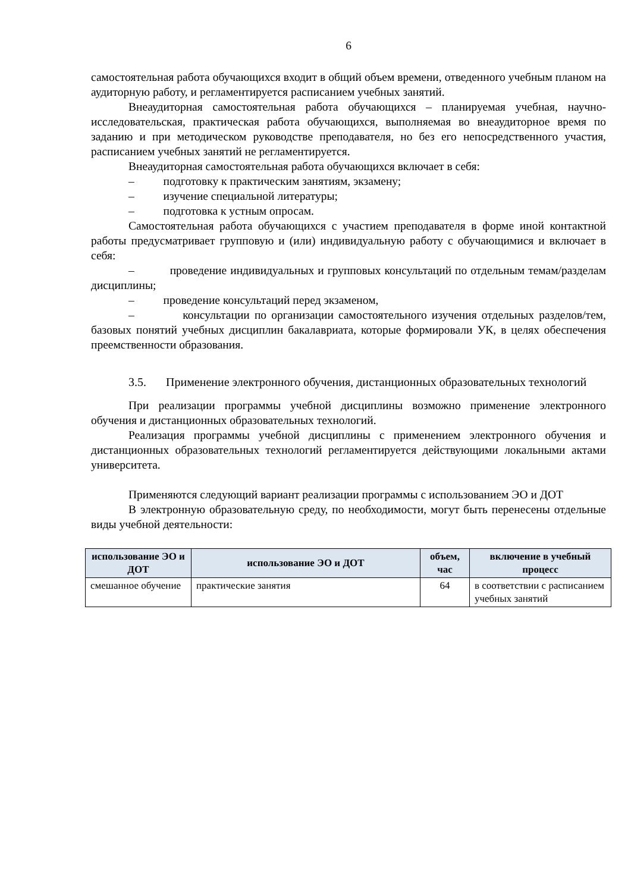6
самостоятельная работа обучающихся входит в общий объем времени, отведенного учебным планом на аудиторную работу, и регламентируется расписанием учебных занятий.
Внеаудиторная самостоятельная работа обучающихся – планируемая учебная, научно-исследовательская, практическая работа обучающихся, выполняемая во внеаудиторное время по заданию и при методическом руководстве преподавателя, но без его непосредственного участия, расписанием учебных занятий не регламентируется.
Внеаудиторная самостоятельная работа обучающихся включает в себя:
– подготовку к практическим занятиям, экзамену;
– изучение специальной литературы;
– подготовка к устным опросам.
Самостоятельная работа обучающихся с участием преподавателя в форме иной контактной работы предусматривает групповую и (или) индивидуальную работу с обучающимися и включает в себя:
– проведение индивидуальных и групповых консультаций по отдельным темам/разделам дисциплины;
– проведение консультаций перед экзаменом,
– консультации по организации самостоятельного изучения отдельных разделов/тем, базовых понятий учебных дисциплин бакалавриата, которые формировали УК, в целях обеспечения преемственности образования.
3.5. Применение электронного обучения, дистанционных образовательных технологий
При реализации программы учебной дисциплины возможно применение электронного обучения и дистанционных образовательных технологий.
Реализация программы учебной дисциплины с применением электронного обучения и дистанционных образовательных технологий регламентируется действующими локальными актами университета.
Применяются следующий вариант реализации программы с использованием ЭО и ДОТ
В электронную образовательную среду, по необходимости, могут быть перенесены отдельные виды учебной деятельности:
| использование ЭО и ДОТ | использование ЭО и ДОТ | объем, час | включение в учебный процесс |
| --- | --- | --- | --- |
| смешанное обучение | практические занятия | 64 | в соответствии с расписанием учебных занятий |